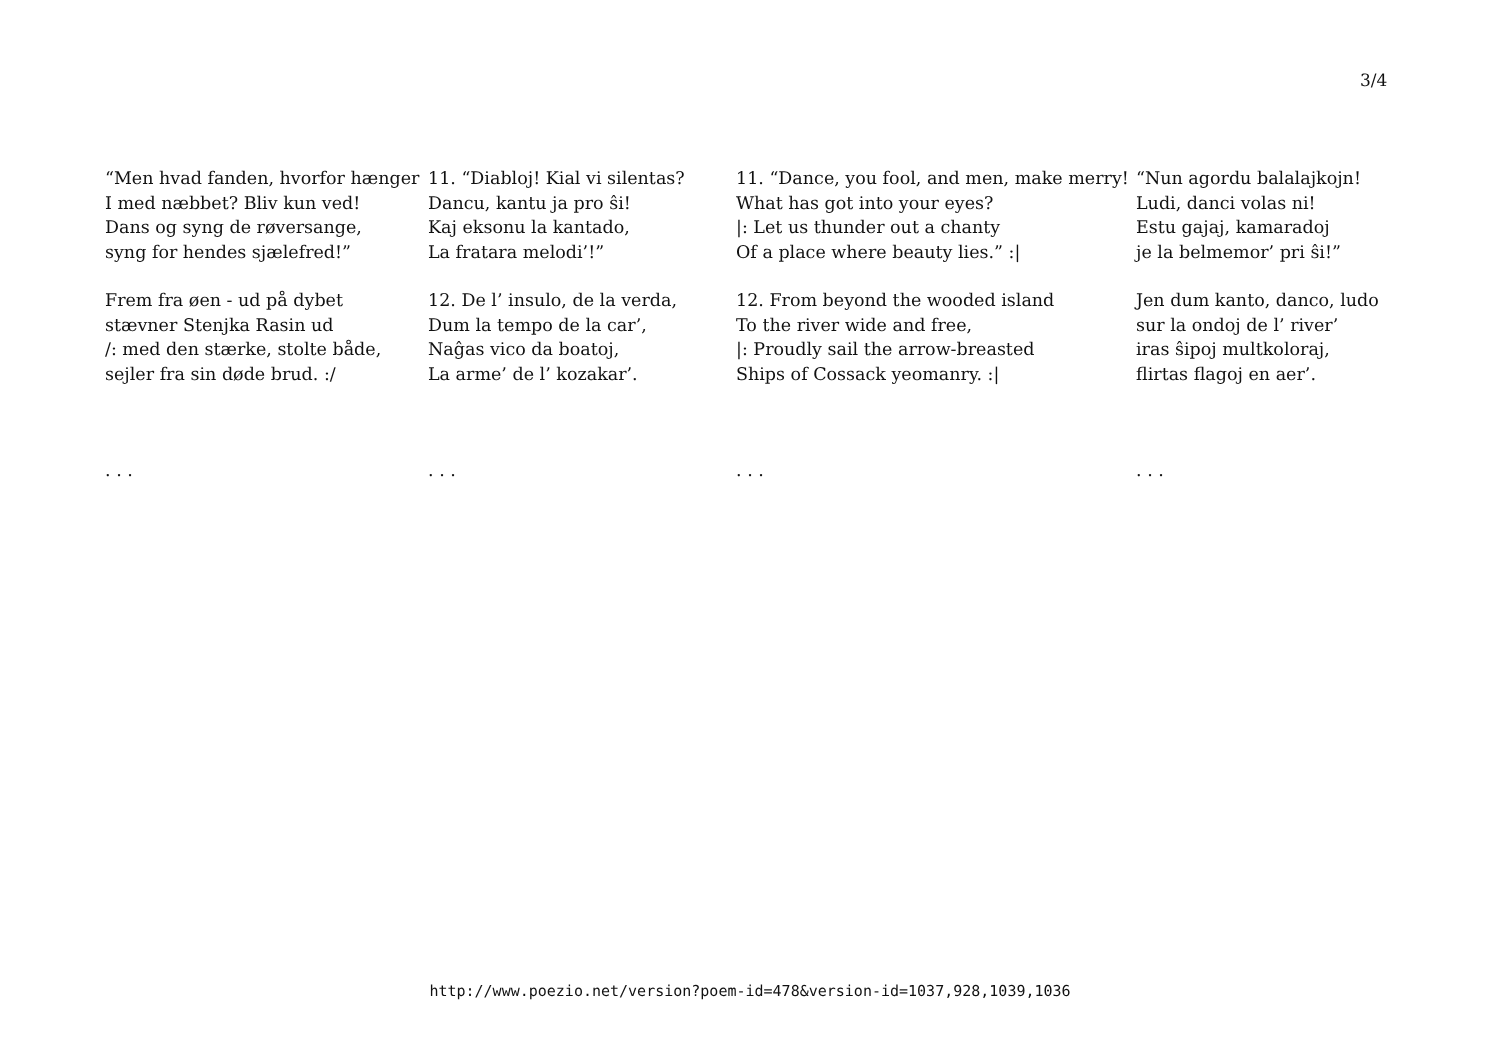3/4
“Men hvad fanden, hvorfor hænger
I med næbbet? Bliv kun ved!
Dans og syng de røversange,
syng for hendes sjælefred!”
Frem fra øen - ud på dybet
stævner Stenjka Rasin ud
/: med den stærke, stolte både,
sejler fra sin døde brud. :/
. . .
11. “Diabloj! Kial vi silentas?
Dancu, kantu ja pro ŝi!
Kaj eksonu la kantado,
La fratara melodi’!”
12. De l’ insulo, de la verda,
Dum la tempo de la car’,
Naĝas vico da boatoj,
La arme’ de l’ kozakar’.
. . .
11. “Dance, you fool, and men, make merry!
What has got into your eyes?
|: Let us thunder out a chanty
Of a place where beauty lies.” :|
12. From beyond the wooded island
To the river wide and free,
|: Proudly sail the arrow-breasted
Ships of Cossack yeomanry. :|
. . .
“Nun agordu balalajkojn!
Ludi, danci volas ni!
Estu gajaj, kamaradoj
je la belmemor’ pri ŝi!”
Jen dum kanto, danco, ludo
sur la ondoj de l’ river’
iras ŝipoj multkoloraj,
flirtas flagoj en aer’.
. . .
http://www.poezio.net/version?poem-id=478&version-id=1037,928,1039,1036